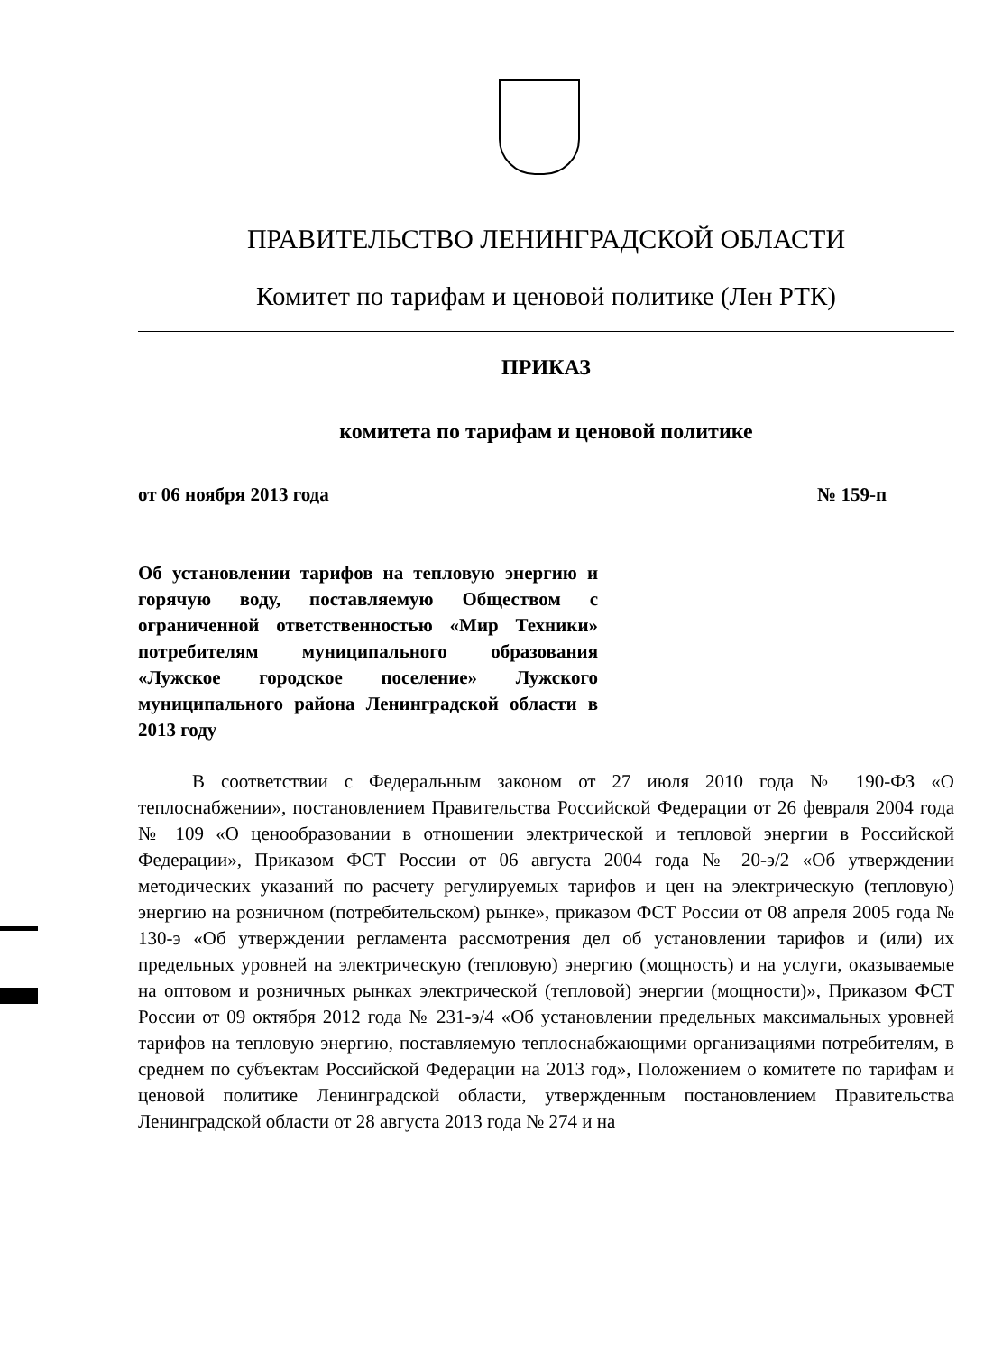ПРАВИТЕЛЬСТВО ЛЕНИНГРАДСКОЙ ОБЛАСТИ
Комитет по тарифам и ценовой политике (Лен РТК)
ПРИКАЗ
комитета по тарифам и ценовой политике
от 06 ноября 2013 года № 159-п
Об установлении тарифов на тепловую энергию и горячую воду, поставляемую Обществом с ограниченной ответственностью «Мир Техники» потребителям муниципального образования «Лужское городское поселение» Лужского муниципального района Ленинградской области в 2013 году
В соответствии с Федеральным законом от 27 июля 2010 года № 190-ФЗ «О теплоснабжении», постановлением Правительства Российской Федерации от 26 февраля 2004 года № 109 «О ценообразовании в отношении электрической и тепловой энергии в Российской Федерации», Приказом ФСТ России от 06 августа 2004 года № 20-э/2 «Об утверждении методических указаний по расчету регулируемых тарифов и цен на электрическую (тепловую) энергию на розничном (потребительском) рынке», приказом ФСТ России от 08 апреля 2005 года № 130-э «Об утверждении регламента рассмотрения дел об установлении тарифов и (или) их предельных уровней на электрическую (тепловую) энергию (мощность) и на услуги, оказываемые на оптовом и розничных рынках электрической (тепловой) энергии (мощности)», Приказом ФСТ России от 09 октября 2012 года № 231-э/4 «Об установлении предельных максимальных уровней тарифов на тепловую энергию, поставляемую теплоснабжающими организациями потребителям, в среднем по субъектам Российской Федерации на 2013 год», Положением о комитете по тарифам и ценовой политике Ленинградской области, утвержденным постановлением Правительства Ленинградской области от 28 августа 2013 года № 274 и на